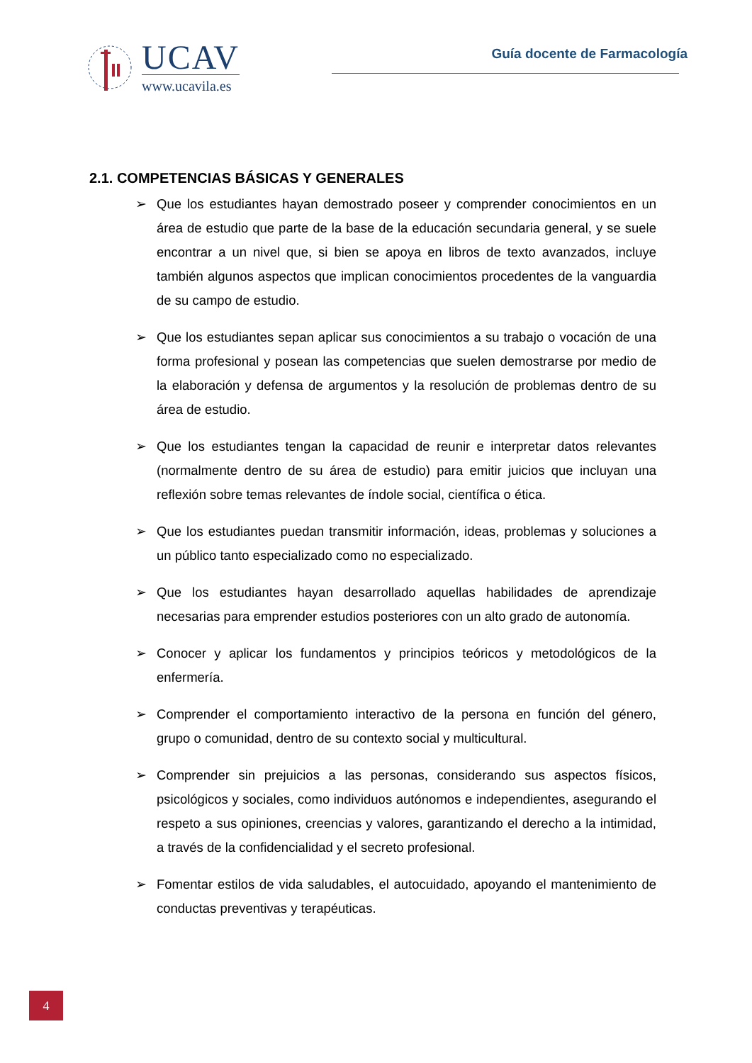UCAV
www.ucavila.es
Guía docente de Farmacología
2.1. COMPETENCIAS BÁSICAS Y GENERALES
➢ Que los estudiantes hayan demostrado poseer y comprender conocimientos en un área de estudio que parte de la base de la educación secundaria general, y se suele encontrar a un nivel que, si bien se apoya en libros de texto avanzados, incluye también algunos aspectos que implican conocimientos procedentes de la vanguardia de su campo de estudio.
➢ Que los estudiantes sepan aplicar sus conocimientos a su trabajo o vocación de una forma profesional y posean las competencias que suelen demostrarse por medio de la elaboración y defensa de argumentos y la resolución de problemas dentro de su área de estudio.
➢ Que los estudiantes tengan la capacidad de reunir e interpretar datos relevantes (normalmente dentro de su área de estudio) para emitir juicios que incluyan una reflexión sobre temas relevantes de índole social, científica o ética.
➢ Que los estudiantes puedan transmitir información, ideas, problemas y soluciones a un público tanto especializado como no especializado.
➢ Que los estudiantes hayan desarrollado aquellas habilidades de aprendizaje necesarias para emprender estudios posteriores con un alto grado de autonomía.
➢ Conocer y aplicar los fundamentos y principios teóricos y metodológicos de la enfermería.
➢ Comprender el comportamiento interactivo de la persona en función del género, grupo o comunidad, dentro de su contexto social y multicultural.
➢ Comprender sin prejuicios a las personas, considerando sus aspectos físicos, psicológicos y sociales, como individuos autónomos e independientes, asegurando el respeto a sus opiniones, creencias y valores, garantizando el derecho a la intimidad, a través de la confidencialidad y el secreto profesional.
➢ Fomentar estilos de vida saludables, el autocuidado, apoyando el mantenimiento de conductas preventivas y terapéuticas.
4